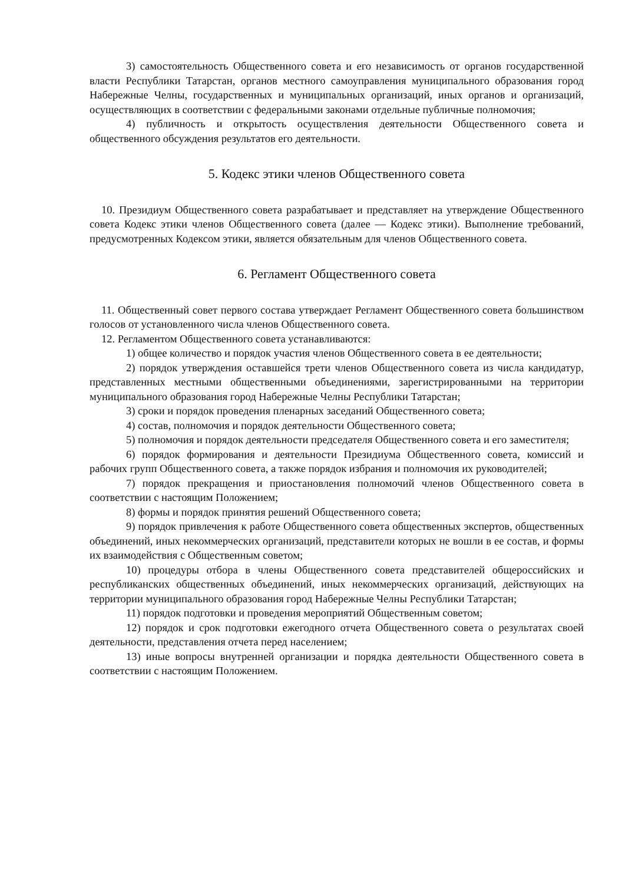3) самостоятельность Общественного совета и его независимость от органов государственной власти Республики Татарстан, органов местного самоуправления муниципального образования город Набережные Челны, государственных и муниципальных организаций, иных органов и организаций, осуществляющих в соответствии с федеральными законами отдельные публичные полномочия;
4) публичность и открытость осуществления деятельности Общественного совета и общественного обсуждения результатов его деятельности.
5. Кодекс этики членов Общественного совета
10. Президиум Общественного совета разрабатывает и представляет на утверждение Общественного совета Кодекс этики членов Общественного совета (далее — Кодекс этики). Выполнение требований, предусмотренных Кодексом этики, является обязательным для членов Общественного совета.
6. Регламент Общественного совета
11. Общественный совет первого состава утверждает Регламент Общественного совета большинством голосов от установленного числа членов Общественного совета.
12. Регламентом Общественного совета устанавливаются:
1) общее количество и порядок участия членов Общественного совета в ее деятельности;
2) порядок утверждения оставшейся трети членов Общественного совета из числа кандидатур, представленных местными общественными объединениями, зарегистрированными на территории муниципального образования город Набережные Челны Республики Татарстан;
3) сроки и порядок проведения пленарных заседаний Общественного совета;
4) состав, полномочия и порядок деятельности Общественного совета;
5) полномочия и порядок деятельности председателя Общественного совета и его заместителя;
6) порядок формирования и деятельности Президиума Общественного совета, комиссий и рабочих групп Общественного совета, а также порядок избрания и полномочия их руководителей;
7) порядок прекращения и приостановления полномочий членов Общественного совета в соответствии с настоящим Положением;
8) формы и порядок принятия решений Общественного совета;
9) порядок привлечения к работе Общественного совета общественных экспертов, общественных объединений, иных некоммерческих организаций, представители которых не вошли в ее состав, и формы их взаимодействия с Общественным советом;
10) процедуры отбора в члены Общественного совета представителей общероссийских и республиканских общественных объединений, иных некоммерческих организаций, действующих на территории муниципального образования город Набережные Челны Республики Татарстан;
11) порядок подготовки и проведения мероприятий Общественным советом;
12) порядок и срок подготовки ежегодного отчета Общественного совета о результатах своей деятельности, представления отчета перед населением;
13) иные вопросы внутренней организации и порядка деятельности Общественного совета в соответствии с настоящим Положением.